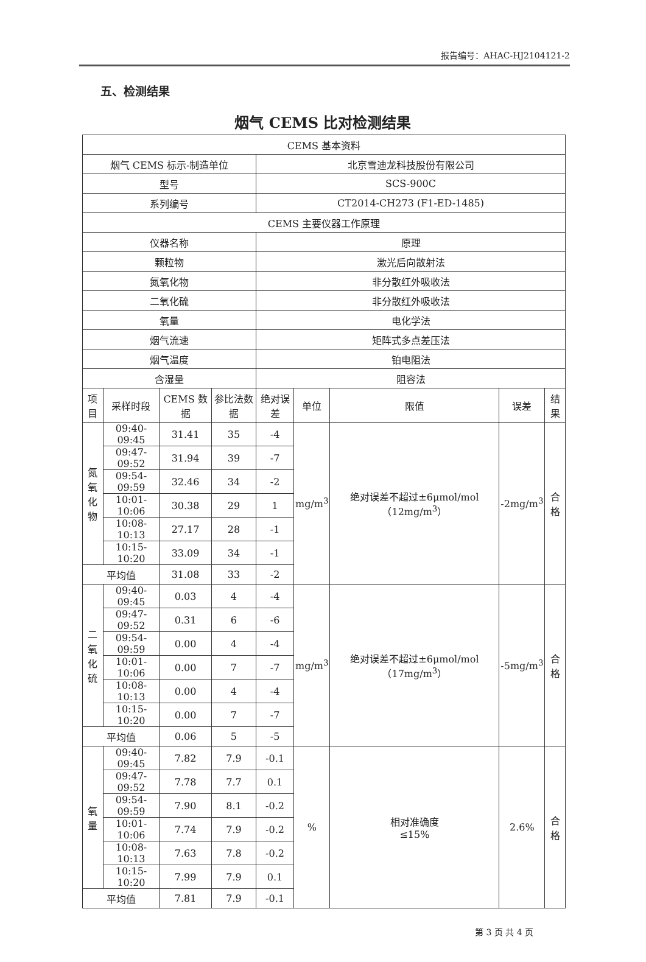报告编号：AHAC-HJ2104121-2
五、检测结果
烟气 CEMS 比对检测结果
| CEMS 基本资料 | | | | | | | | |
| 烟气 CEMS 标示-制造单位 | | | | 北京雪迪龙科技股份有限公司 | | | | |
| 型号 | | | | SCS-900C | | | | |
| 系列编号 | | | | CT2014-CH273 (F1-ED-1485) | | | | |
| CEMS 主要仪器工作原理 | | | | | | | | |
| 仪器名称 | | | | 原理 | | | | |
| 颗粒物 | | | | 激光后向散射法 | | | | |
| 氮氧化物 | | | | 非分散红外吸收法 | | | | |
| 二氧化硫 | | | | 非分散红外吸收法 | | | | |
| 氧量 | | | | 电化学法 | | | | |
| 烟气流速 | | | | 矩阵式多点差压法 | | | | |
| 烟气温度 | | | | 铂电阻法 | | | | |
| 含湿量 | | | | 阻容法 | | | | |
| 项目 | 采样时段 | CEMS 数据 | 参比法数据 | 绝对误差 | 单位 | 限值 | 误差 | 结果 |
| 氮氧 化物 | 09:40-09:45 | 31.41 | 35 | -4 | mg/m<sup>3</sup> | 绝对误差不超过±6μmol/mol（12mg/m<sup>3</sup>） | -2mg/m<sup>3</sup> | 合格 |
| | 09:47-09:52 | 31.94 | 39 | -7 | | | | |
| | 09:54-09:59 | 32.46 | 34 | -2 | | | | |
| | 10:01-10:06 | 30.38 | 29 | 1 | | | | |
| | 10:08-10:13 | 27.17 | 28 | -1 | | | | |
| | 10:15-10:20 | 33.09 | 34 | -1 | | | | |
| 平均值 | | 31.08 | 33 | -2 | | | | |
| 二氧 化硫 | 09:40-09:45 | 0.03 | 4 | -4 | mg/m<sup>3</sup> | 绝对误差不超过±6μmol/mol（17mg/m<sup>3</sup>） | -5mg/m<sup>3</sup> | 合格 |
| | 09:47-09:52 | 0.31 | 6 | -6 | | | | |
| | 09:54-09:59 | 0.00 | 4 | -4 | | | | |
| | 10:01-10:06 | 0.00 | 7 | -7 | | | | |
| | 10:08-10:13 | 0.00 | 4 | -4 | | | | |
| | 10:15-10:20 | 0.00 | 7 | -7 | | | | |
| 平均值 | | 0.06 | 5 | -5 | | | | |
| 氧量 | 09:40-09:45 | 7.82 | 7.9 | -0.1 | % | 相对准确度 ≤15% | 2.6% | 合格 |
| | 09:47-09:52 | 7.78 | 7.7 | 0.1 | | | | |
| | 09:54-09:59 | 7.90 | 8.1 | -0.2 | | | | |
| | 10:01-10:06 | 7.74 | 7.9 | -0.2 | | | | |
| | 10:08-10:13 | 7.63 | 7.8 | -0.2 | | | | |
| | 10:15-10:20 | 7.99 | 7.9 | 0.1 | | | | |
| 平均值 | | 7.81 | 7.9 | -0.1 | | | | |
第 3 页 共 4 页